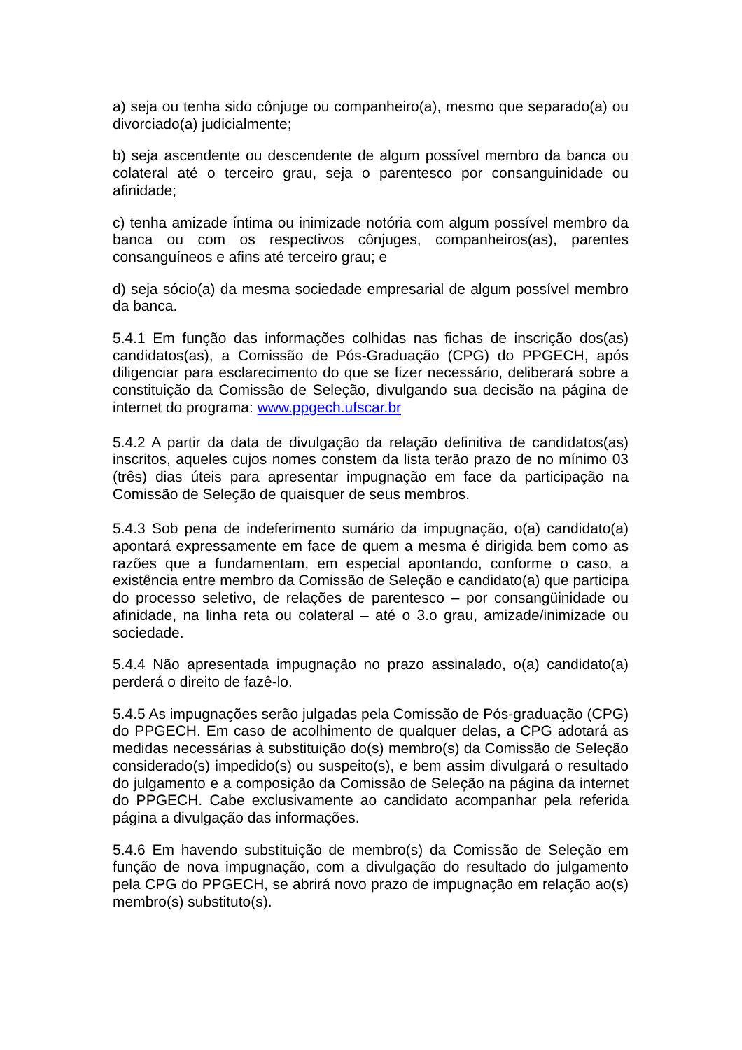a) seja ou tenha sido cônjuge ou companheiro(a), mesmo que separado(a) ou divorciado(a) judicialmente;
b) seja ascendente ou descendente de algum possível membro da banca ou colateral até o terceiro grau, seja o parentesco por consanguinidade ou afinidade;
c) tenha amizade íntima ou inimizade notória com algum possível membro da banca ou com os respectivos cônjuges, companheiros(as), parentes consanguíneos e afins até terceiro grau; e
d) seja sócio(a) da mesma sociedade empresarial de algum possível membro da banca.
5.4.1 Em função das informações colhidas nas fichas de inscrição dos(as) candidatos(as), a Comissão de Pós-Graduação (CPG) do PPGECH, após diligenciar para esclarecimento do que se fizer necessário, deliberará sobre a constituição da Comissão de Seleção, divulgando sua decisão na página de internet do programa: www.ppgech.ufscar.br
5.4.2 A partir da data de divulgação da relação definitiva de candidatos(as) inscritos, aqueles cujos nomes constem da lista terão prazo de no mínimo 03 (três) dias úteis para apresentar impugnação em face da participação na Comissão de Seleção de quaisquer de seus membros.
5.4.3 Sob pena de indeferimento sumário da impugnação, o(a) candidato(a) apontará expressamente em face de quem a mesma é dirigida bem como as razões que a fundamentam, em especial apontando, conforme o caso, a existência entre membro da Comissão de Seleção e candidato(a) que participa do processo seletivo, de relações de parentesco – por consangüinidade ou afinidade, na linha reta ou colateral – até o 3.o grau, amizade/inimizade ou sociedade.
5.4.4 Não apresentada impugnação no prazo assinalado, o(a) candidato(a) perderá o direito de fazê-lo.
5.4.5 As impugnações serão julgadas pela Comissão de Pós-graduação (CPG) do PPGECH. Em caso de acolhimento de qualquer delas, a CPG adotará as medidas necessárias à substituição do(s) membro(s) da Comissão de Seleção considerado(s) impedido(s) ou suspeito(s), e bem assim divulgará o resultado do julgamento e a composição da Comissão de Seleção na página da internet do PPGECH. Cabe exclusivamente ao candidato acompanhar pela referida página a divulgação das informações.
5.4.6 Em havendo substituição de membro(s) da Comissão de Seleção em função de nova impugnação, com a divulgação do resultado do julgamento pela CPG do PPGECH, se abrirá novo prazo de impugnação em relação ao(s) membro(s) substituto(s).